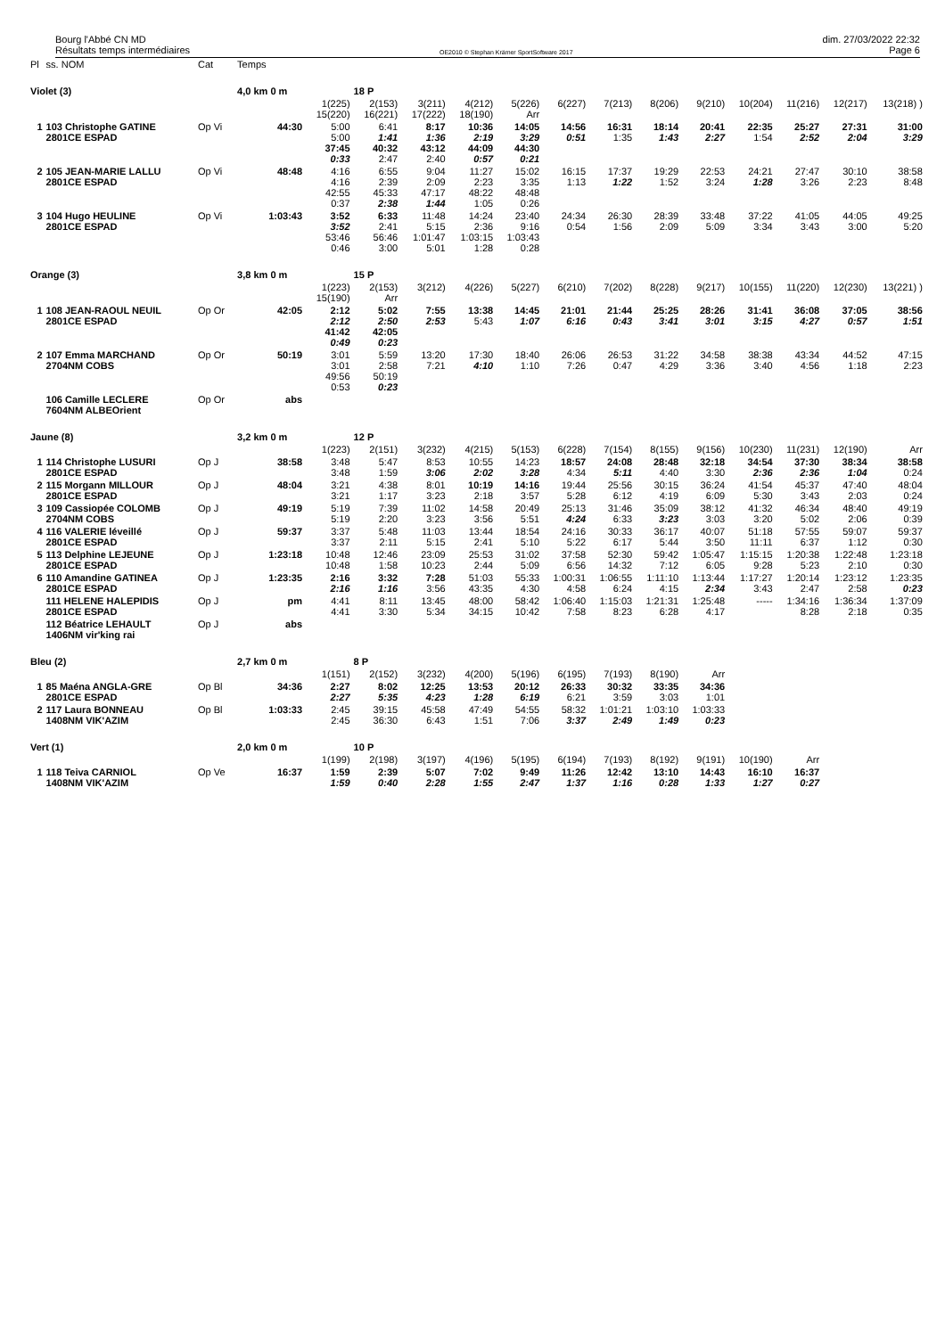Bourg l'Abbé CN MD
Résultats temps intermédiaires
OE2010 © Stephan Krämer SportSoftware 2017
dim. 27/03/2022 22:32
Page 6
| Pl | ss. NOM | Cat | Temps | | | | | | | | | | | | | | |
| Violet (3) | | | 4,0 km 0 m | | 18 P | | | | | | | | | | | | |
| | | | | 1(225) 15(220) | 2(153) 16(221) | 3(211) 17(222) | 4(212) 18(190) | 5(226) Arr | 6(227) | 7(213) | 8(206) | 9(210) | 10(204) | 11(216) | 12(217) | 13(218) ) | |
| 1 | 103 Christophe GATINE 2801CE ESPAD | Op Vi | 44:30 | 5:00 5:00 37:45 0:33 | 6:41 1:41 40:32 2:47 | 8:17 1:36 43:12 2:40 | 10:36 2:19 44:09 0:57 | 14:05 3:29 44:30 0:21 | 14:56 0:51 | 16:31 1:35 | 18:14 1:43 | 20:41 2:27 | 22:35 1:54 | 25:27 2:52 | 27:31 2:04 | 31:00 3:29 | |
| 2 | 105 JEAN-MARIE LALLU 2801CE ESPAD | Op Vi | 48:48 | 4:16 4:16 42:55 0:37 | 6:55 2:39 45:33 2:38 | 9:04 2:09 47:17 1:44 | 11:27 2:23 48:22 1:05 | 15:02 3:35 48:48 0:26 | 16:15 1:13 | 17:37 1:22 | 19:29 1:52 | 22:53 3:24 | 24:21 1:28 | 27:47 3:26 | 30:10 2:23 | 38:58 8:48 | |
| 3 | 104 Hugo HEULINE 2801CE ESPAD | Op Vi | 1:03:43 | 3:52 3:52 53:46 0:46 | 6:33 2:41 56:46 3:00 | 11:48 5:15 1:01:47 5:01 | 14:24 2:36 1:03:15 1:28 | 23:40 9:16 1:03:43 0:28 | 24:34 0:54 | 26:30 1:56 | 28:39 2:09 | 33:48 5:09 | 37:22 3:34 | 41:05 3:43 | 44:05 3:00 | 49:25 5:20 | |
| Orange (3) | | | 3,8 km 0 m | | 15 P | | | | | | | | | | | | |
| | | | | 1(223) 15(190) | 2(153) Arr | 3(212) | 4(226) | 5(227) | 6(210) | 7(202) | 8(228) | 9(217) | 10(155) | 11(220) | 12(230) | 13(221) ) | |
| 1 | 108 JEAN-RAOUL NEUIL 2801CE ESPAD | Op Or | 42:05 | 2:12 2:12 41:42 0:49 | 5:02 2:50 42:05 0:23 | 7:55 2:53 | 13:38 5:43 | 14:45 1:07 | 21:01 6:16 | 21:44 0:43 | 25:25 3:41 | 28:26 3:01 | 31:41 3:15 | 36:08 4:27 | 37:05 0:57 | 38:56 1:51 | |
| 2 | 107 Emma MARCHAND 2704NM COBS | Op Or | 50:19 | 3:01 3:01 49:56 0:53 | 5:59 2:58 50:19 0:23 | 13:20 7:21 | 17:30 4:10 | 18:40 1:10 | 26:06 7:26 | 26:53 0:47 | 31:22 4:29 | 34:58 3:36 | 38:38 3:40 | 43:34 4:56 | 44:52 1:18 | 47:15 2:23 | |
| | 106 Camille LECLERE 7604NM ALBEOrient | Op Or | abs | | | | | | | | | | | | | | |
| Jaune (8) | | | 3,2 km 0 m | | 12 P | | | | | | | | | | | | |
| | | | | 1(223) | 2(151) | 3(232) | 4(215) | 5(153) | 6(228) | 7(154) | 8(155) | 9(156) | 10(230) | 11(231) | 12(190) | Arr | |
| 1 | 114 Christophe LUSURI 2801CE ESPAD | Op J | 38:58 | 3:48 3:48 | 5:47 1:59 | 8:53 3:06 | 10:55 2:02 | 14:23 3:28 | 18:57 4:34 | 24:08 5:11 | 28:48 4:40 | 32:18 3:30 | 34:54 2:36 | 37:30 2:36 | 38:34 1:04 | 38:58 0:24 | |
| 2 | 115 Morgann MILLOUR 2801CE ESPAD | Op J | 48:04 | 3:21 3:21 | 4:38 1:17 | 8:01 3:23 | 10:19 2:18 | 14:16 3:57 | 19:44 5:28 | 25:56 6:12 | 30:15 4:19 | 36:24 6:09 | 41:54 5:30 | 45:37 3:43 | 47:40 2:03 | 48:04 0:24 | |
| 3 | 109 Cassiopée COLOMB 2704NM COBS | Op J | 49:19 | 5:19 5:19 | 7:39 2:20 | 11:02 3:23 | 14:58 3:56 | 20:49 5:51 | 25:13 4:24 | 31:46 6:33 | 35:09 3:23 | 38:12 3:03 | 41:32 3:20 | 46:34 5:02 | 48:40 2:06 | 49:19 0:39 | |
| 4 | 116 VALERIE léveillé 2801CE ESPAD | Op J | 59:37 | 3:37 3:37 | 5:48 2:11 | 11:03 5:15 | 13:44 2:41 | 18:54 5:10 | 24:16 5:22 | 30:33 6:17 | 36:17 5:44 | 40:07 3:50 | 51:18 11:11 | 57:55 6:37 | 59:07 1:12 | 59:37 0:30 | |
| 5 | 113 Delphine LEJEUNE 2801CE ESPAD | Op J | 1:23:18 | 10:48 10:48 | 12:46 1:58 | 23:09 10:23 | 25:53 2:44 | 31:02 5:09 | 37:58 6:56 | 52:30 14:32 | 59:42 7:12 | 1:05:47 6:05 | 1:15:15 9:28 | 1:20:38 5:23 | 1:22:48 2:10 | 1:23:18 0:30 | |
| 6 | 110 Amandine GATINEA 2801CE ESPAD | Op J | 1:23:35 | 2:16 2:16 | 3:32 1:16 | 7:28 3:56 | 51:03 43:35 | 55:33 4:30 | 1:00:31 4:58 | 1:06:55 6:24 | 1:11:10 4:15 | 1:13:44 2:34 | 1:17:27 3:43 | 1:20:14 2:47 | 1:23:12 2:58 | 1:23:35 0:23 | |
| | 111 HELENE HALEPIDIS 2801CE ESPAD | Op J | pm | 4:41 4:41 | 8:11 3:30 | 13:45 5:34 | 48:00 34:15 | 58:42 10:42 | 1:06:40 7:58 | 1:15:03 8:23 | 1:21:31 6:28 | 1:25:48 4:17 | ----- | 1:34:16 8:28 | 1:36:34 2:18 | 1:37:09 0:35 | |
| | 112 Béatrice LEHAULT 1406NM vir'king rai | Op J | abs | | | | | | | | | | | | | | |
| Bleu (2) | | | 2,7 km 0 m | | 8 P | | | | | | | | | | | | |
| | | | | 1(151) | 2(152) | 3(232) | 4(200) | 5(196) | 6(195) | 7(193) | 8(190) | Arr | | | | | |
| 1 | 85 Maéna ANGLA-GRE 2801CE ESPAD | Op Bl | 34:36 | 2:27 2:27 | 8:02 5:35 | 12:25 4:23 | 13:53 1:28 | 20:12 6:19 | 26:33 6:21 | 30:32 3:59 | 33:35 3:03 | 34:36 1:01 | | | | | |
| 2 | 117 Laura BONNEAU 1408NM VIK'AZIM | Op Bl | 1:03:33 | 2:45 2:45 | 39:15 36:30 | 45:58 6:43 | 47:49 1:51 | 54:55 7:06 | 58:32 3:37 | 1:01:21 2:49 | 1:03:10 1:49 | 1:03:33 0:23 | | | | | |
| Vert (1) | | | 2,0 km 0 m | | 10 P | | | | | | | | | | | | |
| | | | | 1(199) | 2(198) | 3(197) | 4(196) | 5(195) | 6(194) | 7(193) | 8(192) | 9(191) | 10(190) | Arr | | | |
| 1 | 118 Teiva CARNIOL 1408NM VIK'AZIM | Op Ve | 16:37 | 1:59 1:59 | 2:39 0:40 | 5:07 2:28 | 7:02 1:55 | 9:49 2:47 | 11:26 1:37 | 12:42 1:16 | 13:10 0:28 | 14:43 1:33 | 16:10 1:27 | 16:37 0:27 | | | |